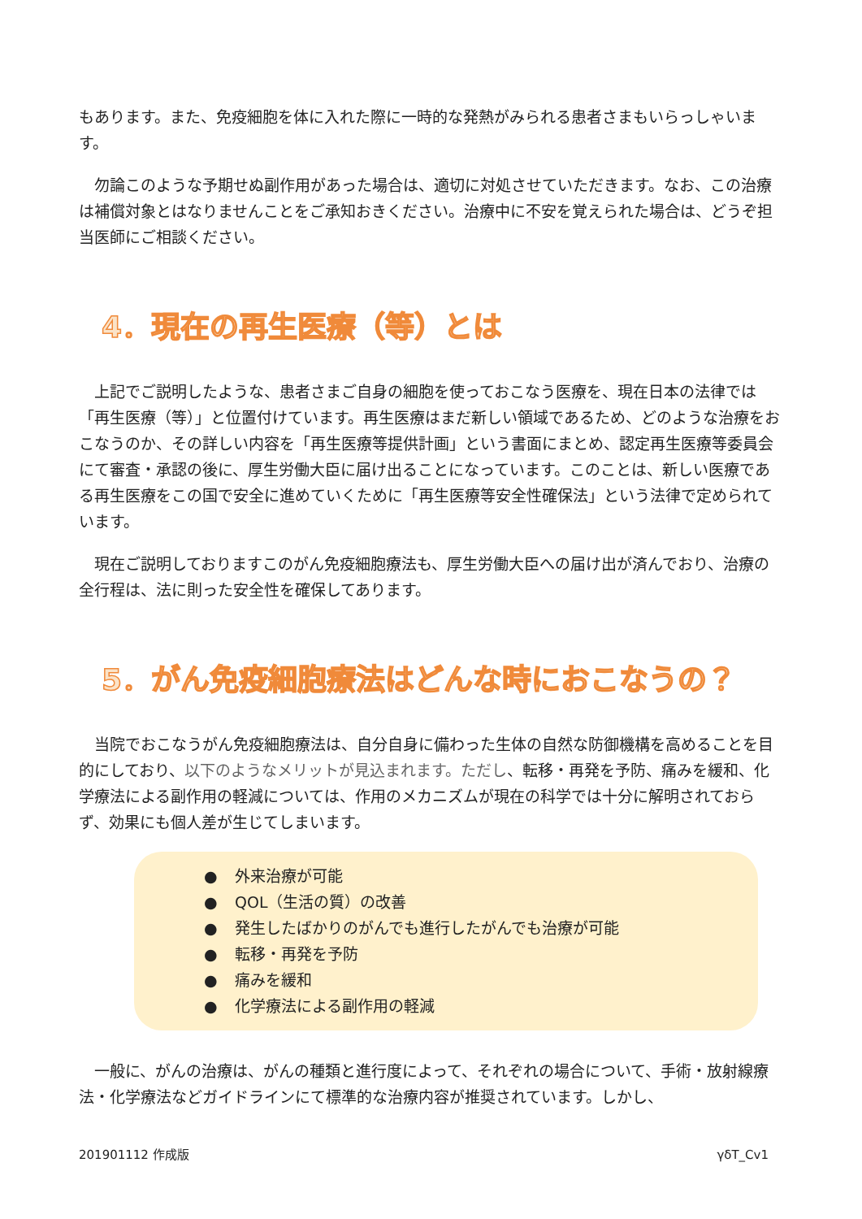もあります。また、免疫細胞を体に入れた際に一時的な発熱がみられる患者さまもいらっしゃいます。
　勿論このような予期せぬ副作用があった場合は、適切に対処させていただきます。なお、この治療は補償対象とはなりませんことをご承知おきください。治療中に不安を覚えられた場合は、どうぞ担当医師にご相談ください。
4．現在の再生医療（等）とは
　上記でご説明したような、患者さまご自身の細胞を使っておこなう医療を、現在日本の法律では「再生医療（等）」と位置付けています。再生医療はまだ新しい領域であるため、どのような治療をおこなうのか、その詳しい内容を「再生医療等提供計画」という書面にまとめ、認定再生医療等委員会にて審査・承認の後に、厚生労働大臣に届け出ることになっています。このことは、新しい医療である再生医療をこの国で安全に進めていくために「再生医療等安全性確保法」という法律で定められています。
　現在ご説明しておりますこのがん免疫細胞療法も、厚生労働大臣への届け出が済んでおり、治療の全行程は、法に則った安全性を確保してあります。
5．がん免疫細胞療法はどんな時におこなうの？
　当院でおこなうがん免疫細胞療法は、自分自身に備わった生体の自然な防御機構を高めることを目的にしており、以下のようなメリットが見込まれます。ただし、転移・再発を予防、痛みを緩和、化学療法による副作用の軽減については、作用のメカニズムが現在の科学では十分に解明されておらず、効果にも個人差が生じてしまいます。
● 外来治療が可能
● QOL（生活の質）の改善
● 発生したばかりのがんでも進行したがんでも治療が可能
● 転移・再発を予防
● 痛みを緩和
● 化学療法による副作用の軽減
　一般に、がんの治療は、がんの種類と進行度によって、それぞれの場合について、手術・放射線療法・化学療法などガイドラインにて標準的な治療内容が推奨されています。しかし、
201901112 作成版 γδT_Cv1